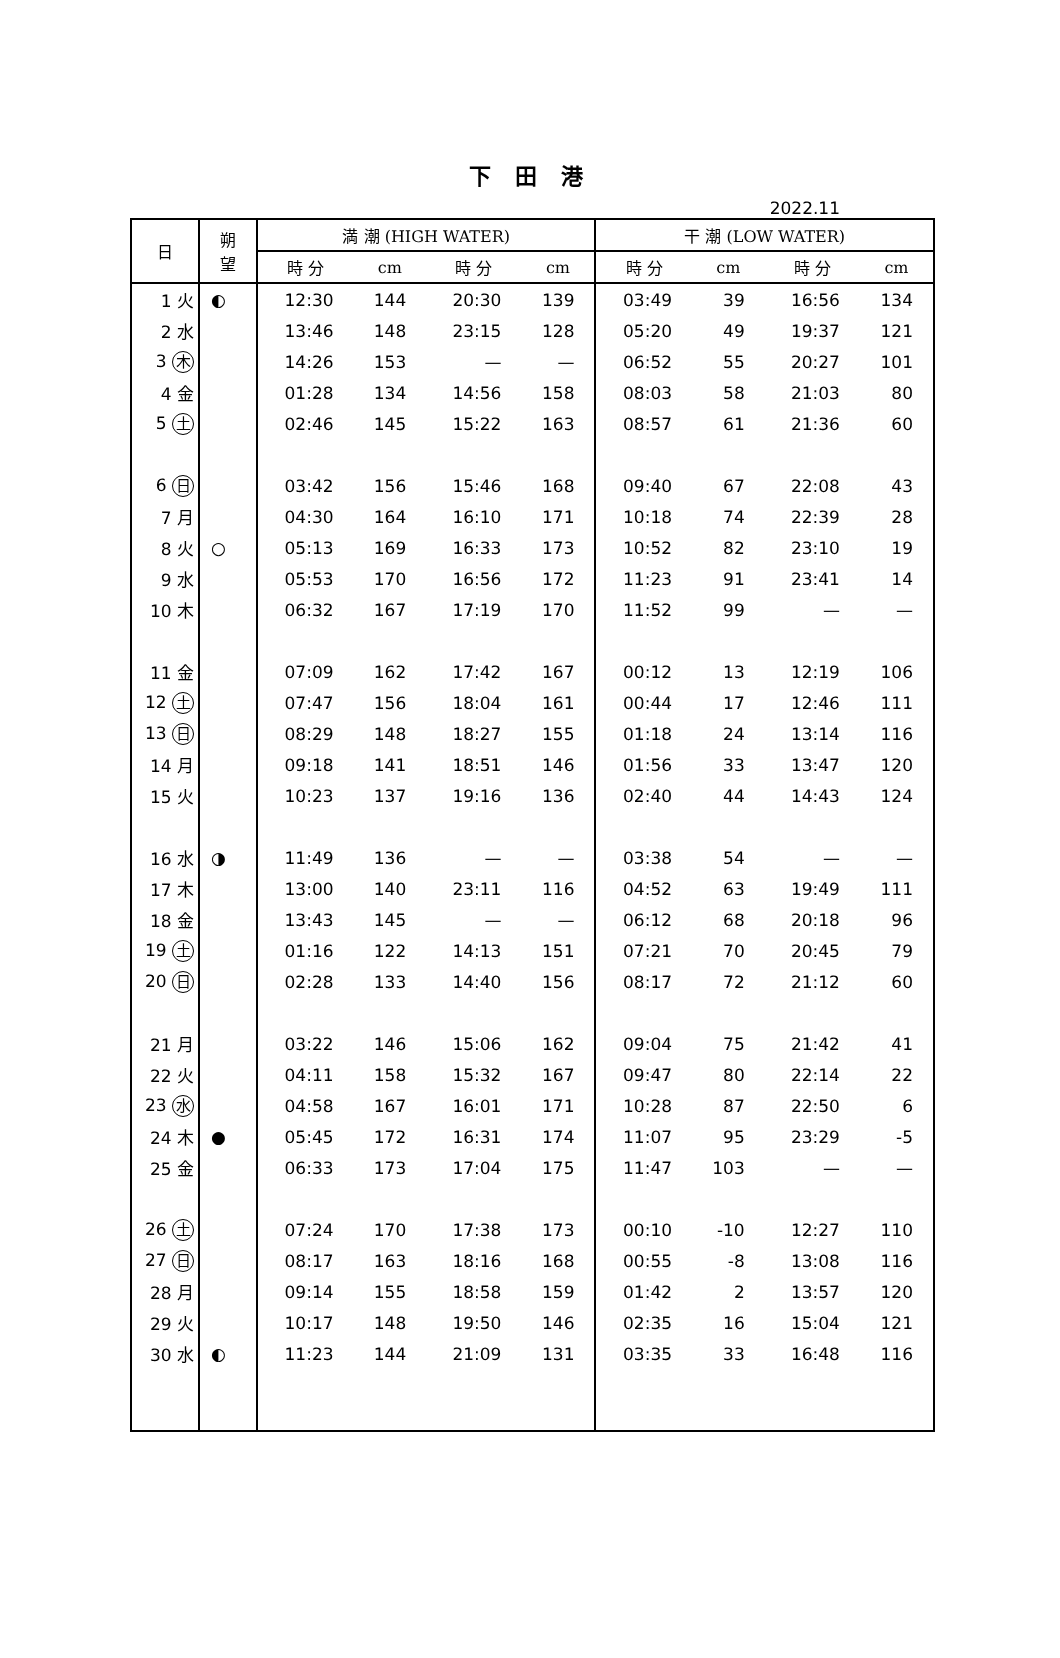下 田 港
2022.11
| 日 | 朔 望 | 満 潮 (HIGH WATER) | | | | 干 潮 (LOW WATER) | | | |
| --- | --- | --- | --- | --- | --- | --- | --- | --- | --- |
| | | 時 分 | cm | 時 分 | cm | 時 分 | cm | 時 分 | cm |
| 1 火 | ◐ | 12:30 | 144 | 20:30 | 139 | 03:49 | 39 | 16:56 | 134 |
| 2 水 | | 13:46 | 148 | 23:15 | 128 | 05:20 | 49 | 19:37 | 121 |
| 3 木 | | 14:26 | 153 | — | — | 06:52 | 55 | 20:27 | 101 |
| 4 金 | | 01:28 | 134 | 14:56 | 158 | 08:03 | 58 | 21:03 | 80 |
| 5 土 | | 02:46 | 145 | 15:22 | 163 | 08:57 | 61 | 21:36 | 60 |
| 6 日 | | 03:42 | 156 | 15:46 | 168 | 09:40 | 67 | 22:08 | 43 |
| 7 月 | | 04:30 | 164 | 16:10 | 171 | 10:18 | 74 | 22:39 | 28 |
| 8 火 | ○ | 05:13 | 169 | 16:33 | 173 | 10:52 | 82 | 23:10 | 19 |
| 9 水 | | 05:53 | 170 | 16:56 | 172 | 11:23 | 91 | 23:41 | 14 |
| 10 木 | | 06:32 | 167 | 17:19 | 170 | 11:52 | 99 | — | — |
| 11 金 | | 07:09 | 162 | 17:42 | 167 | 00:12 | 13 | 12:19 | 106 |
| 12 土 | | 07:47 | 156 | 18:04 | 161 | 00:44 | 17 | 12:46 | 111 |
| 13 日 | | 08:29 | 148 | 18:27 | 155 | 01:18 | 24 | 13:14 | 116 |
| 14 月 | | 09:18 | 141 | 18:51 | 146 | 01:56 | 33 | 13:47 | 120 |
| 15 火 | | 10:23 | 137 | 19:16 | 136 | 02:40 | 44 | 14:43 | 124 |
| 16 水 | ◑ | 11:49 | 136 | — | — | 03:38 | 54 | — | — |
| 17 木 | | 13:00 | 140 | 23:11 | 116 | 04:52 | 63 | 19:49 | 111 |
| 18 金 | | 13:43 | 145 | — | — | 06:12 | 68 | 20:18 | 96 |
| 19 土 | | 01:16 | 122 | 14:13 | 151 | 07:21 | 70 | 20:45 | 79 |
| 20 日 | | 02:28 | 133 | 14:40 | 156 | 08:17 | 72 | 21:12 | 60 |
| 21 月 | | 03:22 | 146 | 15:06 | 162 | 09:04 | 75 | 21:42 | 41 |
| 22 火 | | 04:11 | 158 | 15:32 | 167 | 09:47 | 80 | 22:14 | 22 |
| 23 水 | | 04:58 | 167 | 16:01 | 171 | 10:28 | 87 | 22:50 | 6 |
| 24 木 | ● | 05:45 | 172 | 16:31 | 174 | 11:07 | 95 | 23:29 | -5 |
| 25 金 | | 06:33 | 173 | 17:04 | 175 | 11:47 | 103 | — | — |
| 26 土 | | 07:24 | 170 | 17:38 | 173 | 00:10 | -10 | 12:27 | 110 |
| 27 日 | | 08:17 | 163 | 18:16 | 168 | 00:55 | -8 | 13:08 | 116 |
| 28 月 | | 09:14 | 155 | 18:58 | 159 | 01:42 | 2 | 13:57 | 120 |
| 29 火 | | 10:17 | 148 | 19:50 | 146 | 02:35 | 16 | 15:04 | 121 |
| 30 水 | ◐ | 11:23 | 144 | 21:09 | 131 | 03:35 | 33 | 16:48 | 116 |